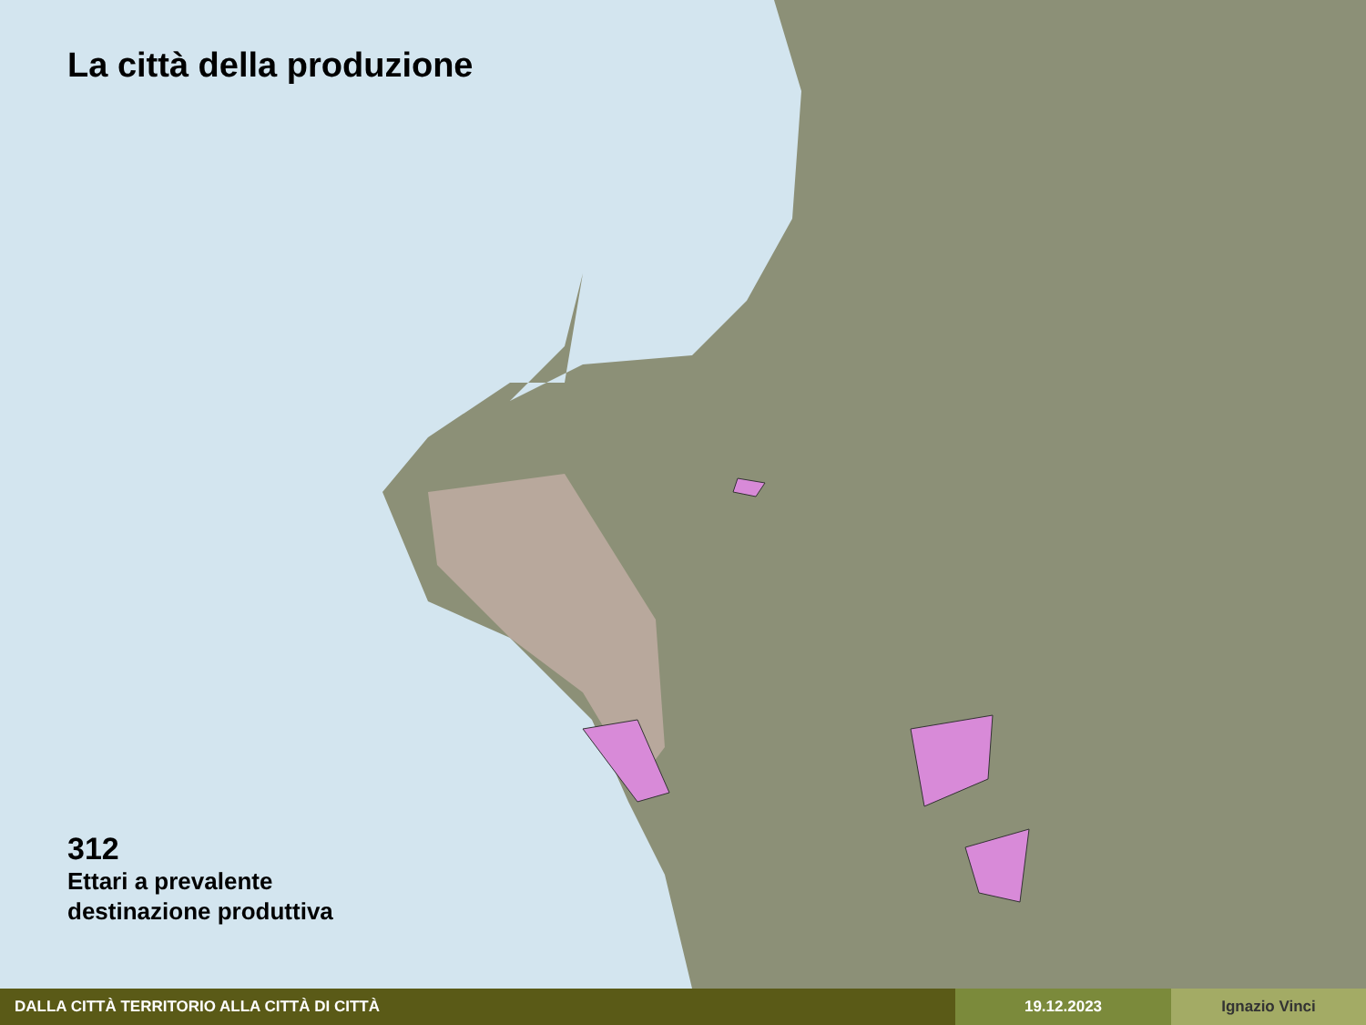La città della produzione
312
Ettari a prevalente
destinazione produttiva
DALLA CITTÀ TERRITORIO ALLA CITTÀ DI CITTÀ 19.12.2023 Ignazio Vinci